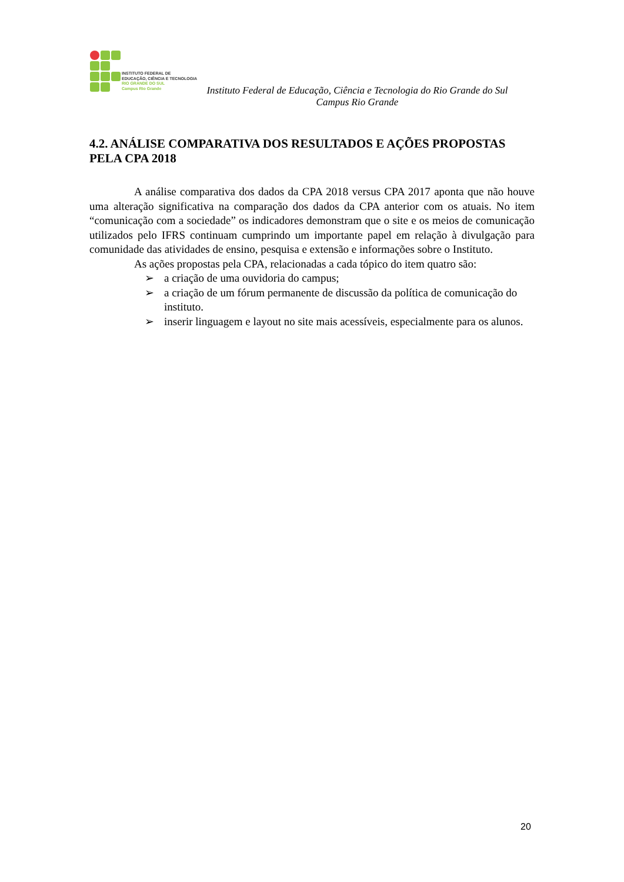INSTITUTO FEDERAL DE
EDUCAÇÃO, CIÊNCIA E TECNOLOGIA
RIO GRANDE DO SUL
Campus Rio Grande
Instituto Federal de Educação, Ciência e Tecnologia do Rio Grande do Sul
Campus Rio Grande
4.2. ANÁLISE COMPARATIVA DOS RESULTADOS E AÇÕES PROPOSTAS PELA CPA 2018
A análise comparativa dos dados da CPA 2018 versus CPA 2017 aponta que não houve uma alteração significativa na comparação dos dados da CPA anterior com os atuais. No item “comunicação com a sociedade” os indicadores demonstram que o site e os meios de comunicação utilizados pelo IFRS continuam cumprindo um importante papel em relação à divulgação para comunidade das atividades de ensino, pesquisa e extensão e informações sobre o Instituto.
As ações propostas pela CPA, relacionadas a cada tópico do item quatro são:
➢ a criação de uma ouvidoria do campus;
➢ a criação de um fórum permanente de discussão da política de comunicação do instituto.
➢ inserir linguagem e layout no site mais acessíveis, especialmente para os alunos.
20